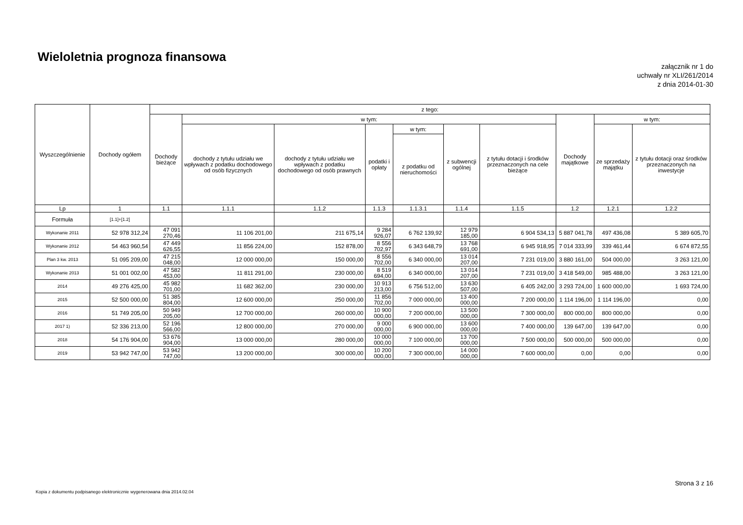Wieloletnia prognoza finansowa
załącznik nr 1 do
uchwały nr XLI/261/2014
z dnia 2014-01-30
| Wyszczególnienie | Dochody ogółem | z tego: | | | | | | | | | |
| --- | --- | --- | --- | --- | --- | --- | --- | --- | --- | --- | --- |
| | | Dochody bieżące | w tym: | | | | | | Dochody majątkowe | w tym: | |
| | | | dochody z tytułu udziału we wpływach z podatku dochodowego od osób fizycznych | dochody z tytułu udziału we wpływach z podatku dochodowego od osób prawnych | podatki i opłaty | w tym: | z subwencji ogólnej | z tytułu dotacji i środków przeznaczonych na cele bieżące | | ze sprzedaży majątku | z tytułu dotacji oraz środków przeznaczonych na inwestycje |
| | | | | | | z podatku od nieruchomości | | | | | |
| Lp | 1 | 1.1 | 1.1.1 | 1.1.2 | 1.1.3 | 1.1.3.1 | 1.1.4 | 1.1.5 | 1.2 | 1.2.1 | 1.2.2 |
| Formuła | [1.1]+[1.2] | | | | | | | | | | |
| Wykonanie 2011 | 52 978 312,24 | 47 091 270,46 | 11 106 201,00 | 211 675,14 | 9 284 926,07 | 6 762 139,92 | 12 979 185,00 | 6 904 534,13 | 5 887 041,78 | 497 436,08 | 5 389 605,70 |
| Wykonanie 2012 | 54 463 960,54 | 47 449 626,55 | 11 856 224,00 | 152 878,00 | 8 556 702,97 | 6 343 648,79 | 13 768 691,00 | 6 945 918,95 | 7 014 333,99 | 339 461,44 | 6 674 872,55 |
| Plan 3 kw. 2013 | 51 095 209,00 | 47 215 048,00 | 12 000 000,00 | 150 000,00 | 8 556 702,00 | 6 340 000,00 | 13 014 207,00 | 7 231 019,00 | 3 880 161,00 | 504 000,00 | 3 263 121,00 |
| Wykonanie 2013 | 51 001 002,00 | 47 582 453,00 | 11 811 291,00 | 230 000,00 | 8 519 694,00 | 6 340 000,00 | 13 014 207,00 | 7 231 019,00 | 3 418 549,00 | 985 488,00 | 3 263 121,00 |
| 2014 | 49 276 425,00 | 45 982 701,00 | 11 682 362,00 | 230 000,00 | 10 913 213,00 | 6 756 512,00 | 13 630 507,00 | 6 405 242,00 | 3 293 724,00 | 1 600 000,00 | 1 693 724,00 |
| 2015 | 52 500 000,00 | 51 385 804,00 | 12 600 000,00 | 250 000,00 | 11 856 702,00 | 7 000 000,00 | 13 400 000,00 | 7 200 000,00 | 1 114 196,00 | 1 114 196,00 | 0,00 |
| 2016 | 51 749 205,00 | 50 949 205,00 | 12 700 000,00 | 260 000,00 | 10 900 000,00 | 7 200 000,00 | 13 500 000,00 | 7 300 000,00 | 800 000,00 | 800 000,00 | 0,00 |
| 2017 1) | 52 336 213,00 | 52 196 566,00 | 12 800 000,00 | 270 000,00 | 9 000 000,00 | 6 900 000,00 | 13 600 000,00 | 7 400 000,00 | 139 647,00 | 139 647,00 | 0,00 |
| 2018 | 54 176 904,00 | 53 676 904,00 | 13 000 000,00 | 280 000,00 | 10 000 000,00 | 7 100 000,00 | 13 700 000,00 | 7 500 000,00 | 500 000,00 | 500 000,00 | 0,00 |
| 2019 | 53 942 747,00 | 53 942 747,00 | 13 200 000,00 | 300 000,00 | 10 200 000,00 | 7 300 000,00 | 14 000 000,00 | 7 600 000,00 | 0,00 | 0,00 | 0,00 |
Strona 3 z 16
Kopia z dokumentu podpisanego elektronicznie wygenerowana dnia 2014.02.04